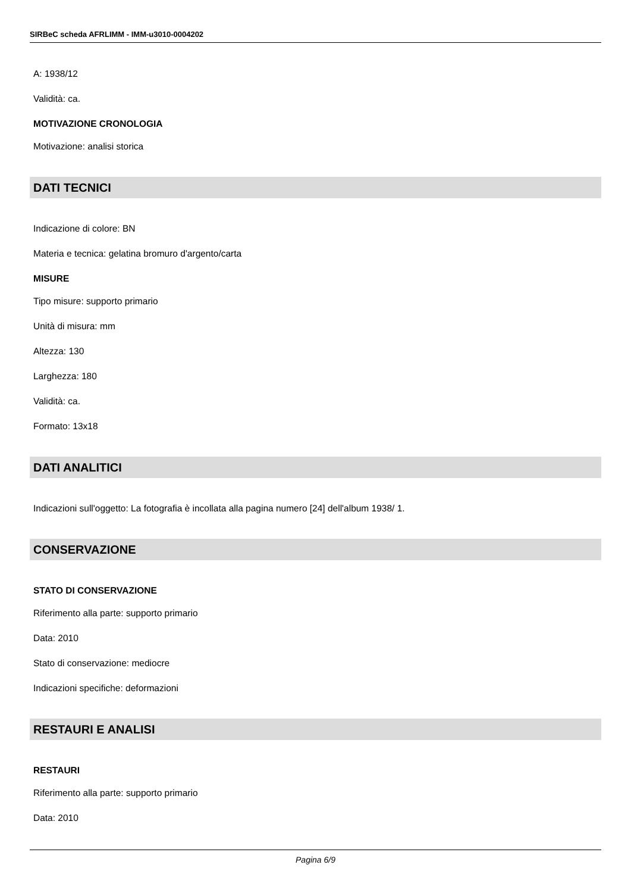SIRBeC scheda AFRLIMM - IMM-u3010-0004202
A: 1938/12
Validità: ca.
MOTIVAZIONE CRONOLOGIA
Motivazione: analisi storica
DATI TECNICI
Indicazione di colore: BN
Materia e tecnica: gelatina bromuro d'argento/carta
MISURE
Tipo misure: supporto primario
Unità di misura: mm
Altezza: 130
Larghezza: 180
Validità: ca.
Formato: 13x18
DATI ANALITICI
Indicazioni sull'oggetto: La fotografia è incollata alla pagina numero [24] dell'album 1938/ 1.
CONSERVAZIONE
STATO DI CONSERVAZIONE
Riferimento alla parte: supporto primario
Data: 2010
Stato di conservazione: mediocre
Indicazioni specifiche: deformazioni
RESTAURI E ANALISI
RESTAURI
Riferimento alla parte: supporto primario
Data: 2010
Pagina 6/9